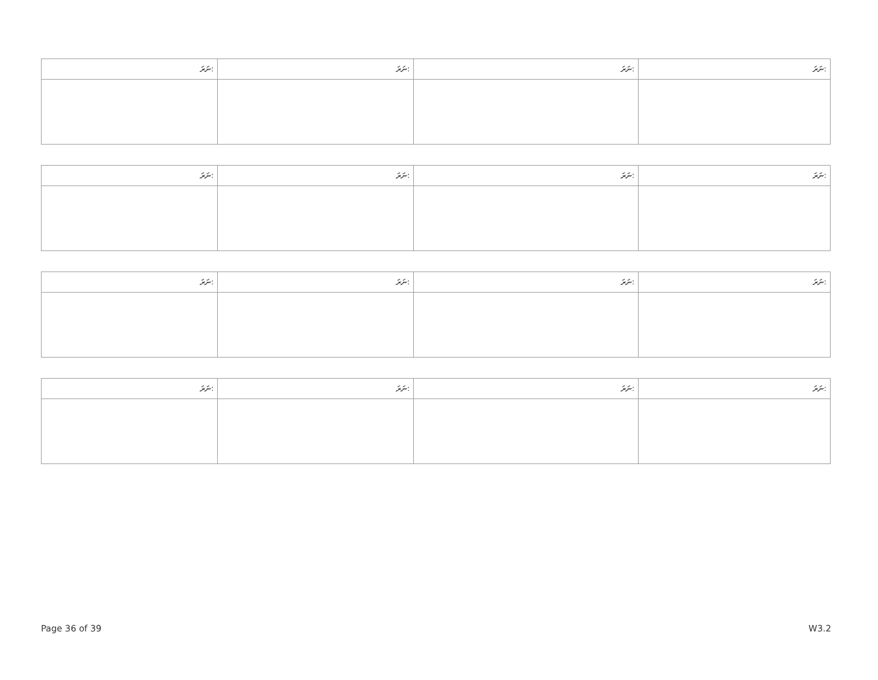| ނަރަ: | ނަރަ: | ނަރަ: | ނަރަ: |
| --- | --- | --- | --- |
| ނަރަ: | ނަރަ: | ނަރަ: | ނަރަ: |
| --- | --- | --- | --- |
| ނަރަ: | ނަރަ: | ނަރަ: | ނަރަ: |
| --- | --- | --- | --- |
| ނަރަ: | ނަރަ: | ނަރަ: | ނަރަ: |
| --- | --- | --- | --- |
Page 36 of 39 W3.2